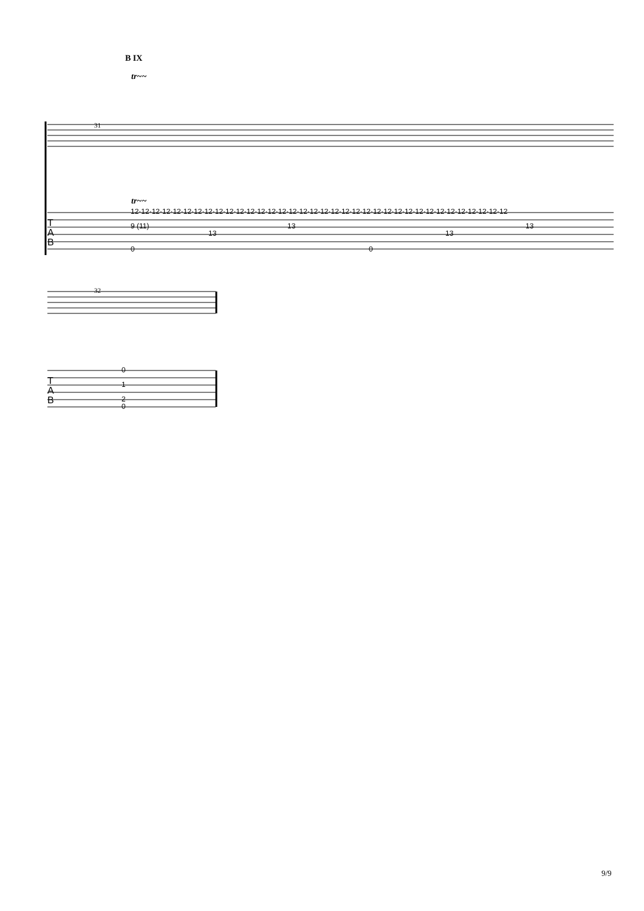B IX
tr~~
31
12·12·12·12·12·12·12·12·12·12·12·12·12·12·12·12·12·12·12·12·12·12·12·12·12·12·12·12·12·12·12·12·12·12·12·12
9 (11)
13
13
13
13
0
0
T
A
B
tr~~
32
0
1
2
0
T
A
B
9/9